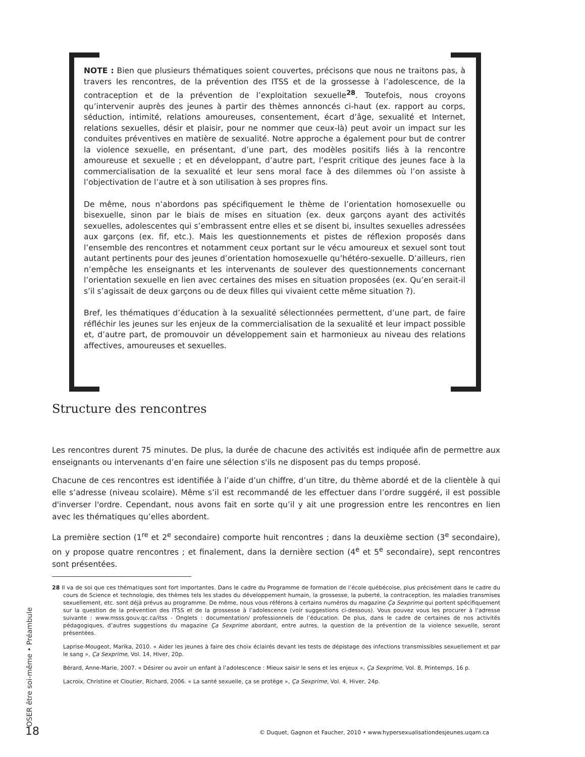NOTE : Bien que plusieurs thématiques soient couvertes, précisons que nous ne traitons pas, à travers les rencontres, de la prévention des ITSS et de la grossesse à l’adolescence, de la contraception et de la prévention de l’exploitation sexuelle<sup>28</sup>. Toutefois, nous croyons qu’intervenir auprès des jeunes à partir des thèmes annoncés ci-haut (ex. rapport au corps, séduction, intimité, relations amoureuses, consentement, écart d’âge, sexualité et Internet, relations sexuelles, désir et plaisir, pour ne nommer que ceux-là) peut avoir un impact sur les conduites préventives en matière de sexualité. Notre approche a également pour but de contrer la violence sexuelle, en présentant, d’une part, des modèles positifs liés à la rencontre amoureuse et sexuelle ; et en développant, d’autre part, l’esprit critique des jeunes face à la commercialisation de la sexualité et leur sens moral face à des dilemmes où l’on assiste à l’objectivation de l’autre et à son utilisation à ses propres fins.
De même, nous n’abordons pas spécifiquement le thème de l’orientation homosexuelle ou bisexuelle, sinon par le biais de mises en situation (ex. deux garçons ayant des activités sexuelles, adolescentes qui s’embrassent entre elles et se disent bi, insultes sexuelles adressées aux garçons (ex. fif, etc.). Mais les questionnements et pistes de réflexion proposés dans l’ensemble des rencontres et notamment ceux portant sur le vécu amoureux et sexuel sont tout autant pertinents pour des jeunes d’orientation homosexuelle qu’hétéro-sexuelle. D’ailleurs, rien n’empêche les enseignants et les intervenants de soulever des questionnements concernant l’orientation sexuelle en lien avec certaines des mises en situation proposées (ex. Qu’en serait-il s’il s’agissait de deux garçons ou de deux filles qui vivaient cette même situation ?).
Bref, les thématiques d’éducation à la sexualité sélectionnées permettent, d’une part, de faire réfléchir les jeunes sur les enjeux de la commercialisation de la sexualité et leur impact possible et, d’autre part, de promouvoir un développement sain et harmonieux au niveau des relations affectives, amoureuses et sexuelles.
Structure des rencontres
Les rencontres durent 75 minutes. De plus, la durée de chacune des activités est indiquée afin de permettre aux enseignants ou intervenants d’en faire une sélection s'ils ne disposent pas du temps proposé.
Chacune de ces rencontres est identifiée à l’aide d’un chiffre, d’un titre, du thème abordé et de la clientèle à qui elle s’adresse (niveau scolaire). Même s’il est recommandé de les effectuer dans l’ordre suggéré, il est possible d'inverser l'ordre. Cependant, nous avons fait en sorte qu’il y ait une progression entre les rencontres en lien avec les thématiques qu’elles abordent.
La première section (1<sup>re</sup> et 2<sup>e</sup> secondaire) comporte huit rencontres ; dans la deuxième section (3<sup>e</sup> secondaire), on y propose quatre rencontres ; et finalement, dans la dernière section (4<sup>e</sup> et 5<sup>e</sup> secondaire), sept rencontres sont présentées.
28 Il va de soi que ces thématiques sont fort importantes. Dans le cadre du Programme de formation de l’école québécoise, plus précisément dans le cadre du cours de Science et technologie, des thèmes tels les stades du développement humain, la grossesse, la puberté, la contraception, les maladies transmises sexuellement, etc. sont déjà prévus au programme. De même, nous vous référons à certains numéros du magazine Ça Sexprime qui portent spécifiquement sur la question de la prévention des ITSS et de la grossesse à l’adolescence (voir suggestions ci-dessous). Vous pouvez vous les procurer à l’adresse suivante : www.msss.gouv.qc.ca/itss - Onglets : documentation/ professionnels de l’éducation. De plus, dans le cadre de certaines de nos activités pédagogiques, d’autres suggestions du magazine Ça Sexprime abordant, entre autres, la question de la prévention de la violence sexuelle, seront présentées.
Laprise-Mougeot, Marika, 2010. « Aider les jeunes à faire des choix éclairés devant les tests de dépistage des infections transmissibles sexuellement et par le sang », Ça Sexprime, Vol. 14, Hiver, 20p.
Bérard, Anne-Marie, 2007. « Désirer ou avoir un enfant à l’adolescence : Mieux saisir le sens et les enjeux », Ça Sexprime, Vol. 8, Printemps, 16 p.
Lacroix, Christine et Cloutier, Richard, 2006. « La santé sexuelle, ça se protège », Ça Sexprime, Vol. 4, Hiver, 24p.
OSER être soi-même • Préambule
18
© Duquet, Gagnon et Faucher, 2010 • www.hypersexualisationdesjeunes.uqam.ca